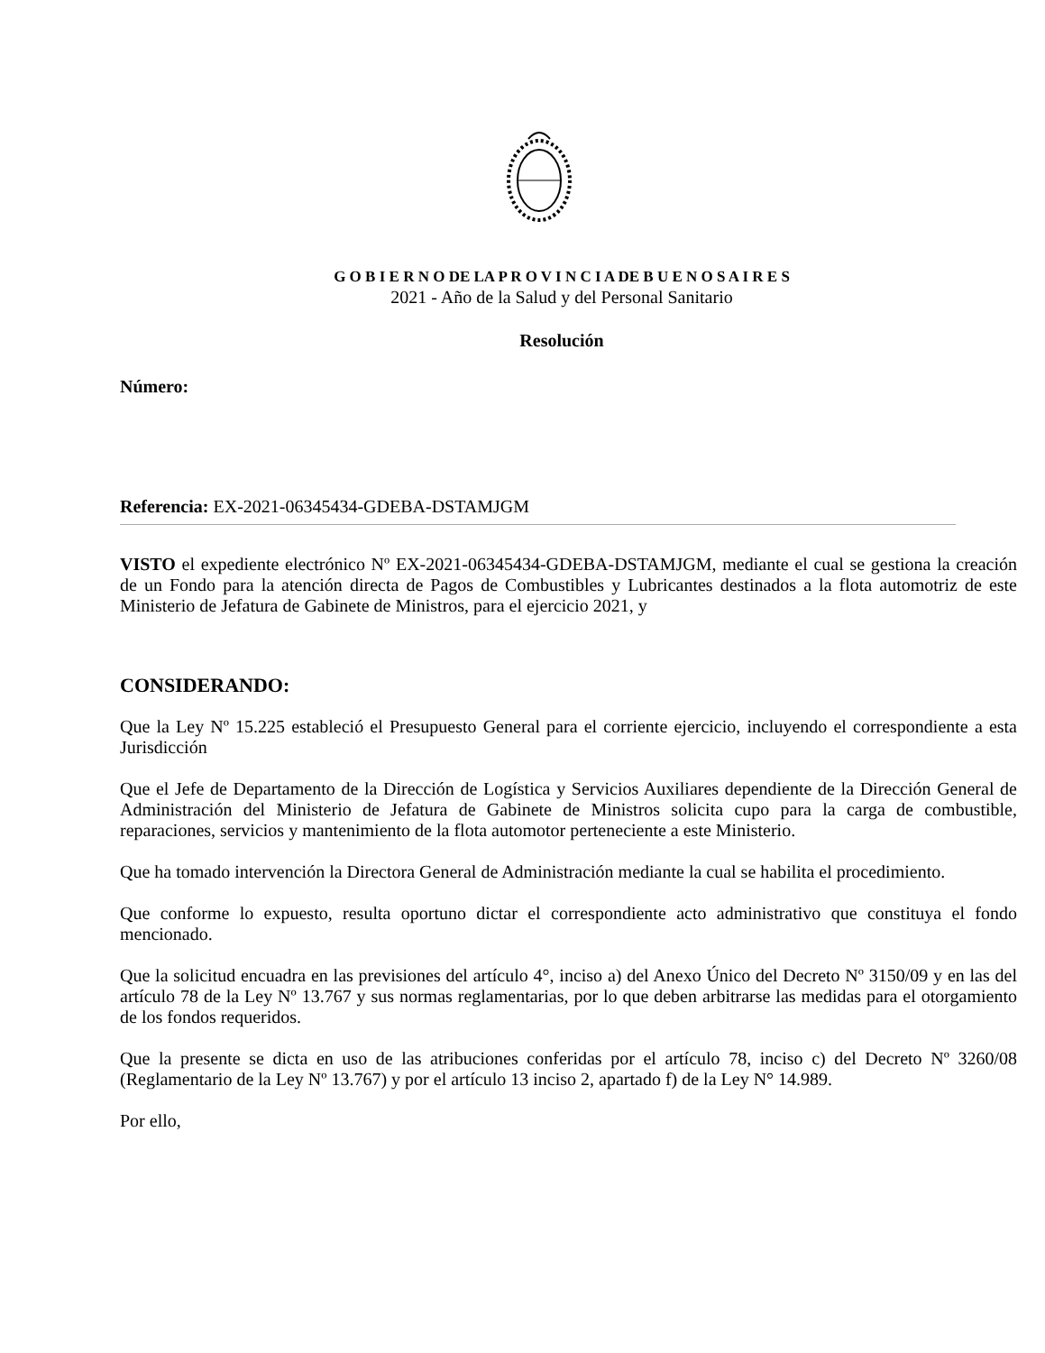G O B I E R N O DE LA P R O V I N C I A DE B U E N O S A I R E S
2021 - Año de la Salud y del Personal Sanitario
Resolución
Número:
Referencia: EX-2021-06345434-GDEBA-DSTAMJGM
VISTO el expediente electrónico Nº EX-2021-06345434-GDEBA-DSTAMJGM, mediante el cual se gestiona la creación de un Fondo para la atención directa de Pagos de Combustibles y Lubricantes destinados a la flota automotriz de este Ministerio de Jefatura de Gabinete de Ministros, para el ejercicio 2021, y
CONSIDERANDO:
Que la Ley Nº 15.225 estableció el Presupuesto General para el corriente ejercicio, incluyendo el correspondiente a esta Jurisdicción
Que el Jefe de Departamento de la Dirección de Logística y Servicios Auxiliares dependiente de la Dirección General de Administración del Ministerio de Jefatura de Gabinete de Ministros solicita cupo para la carga de combustible, reparaciones, servicios y mantenimiento de la flota automotor perteneciente a este Ministerio.
Que ha tomado intervención la Directora General de Administración mediante la cual se habilita el procedimiento.
Que conforme lo expuesto, resulta oportuno dictar el correspondiente acto administrativo que constituya el fondo mencionado.
Que la solicitud encuadra en las previsiones del artículo 4°, inciso a) del Anexo Único del Decreto Nº 3150/09 y en las del artículo 78 de la Ley Nº 13.767 y sus normas reglamentarias, por lo que deben arbitrarse las medidas para el otorgamiento de los fondos requeridos.
Que la presente se dicta en uso de las atribuciones conferidas por el artículo 78, inciso c) del Decreto Nº 3260/08 (Reglamentario de la Ley Nº 13.767) y por el artículo 13 inciso 2, apartado f) de la Ley N° 14.989.
Por ello,